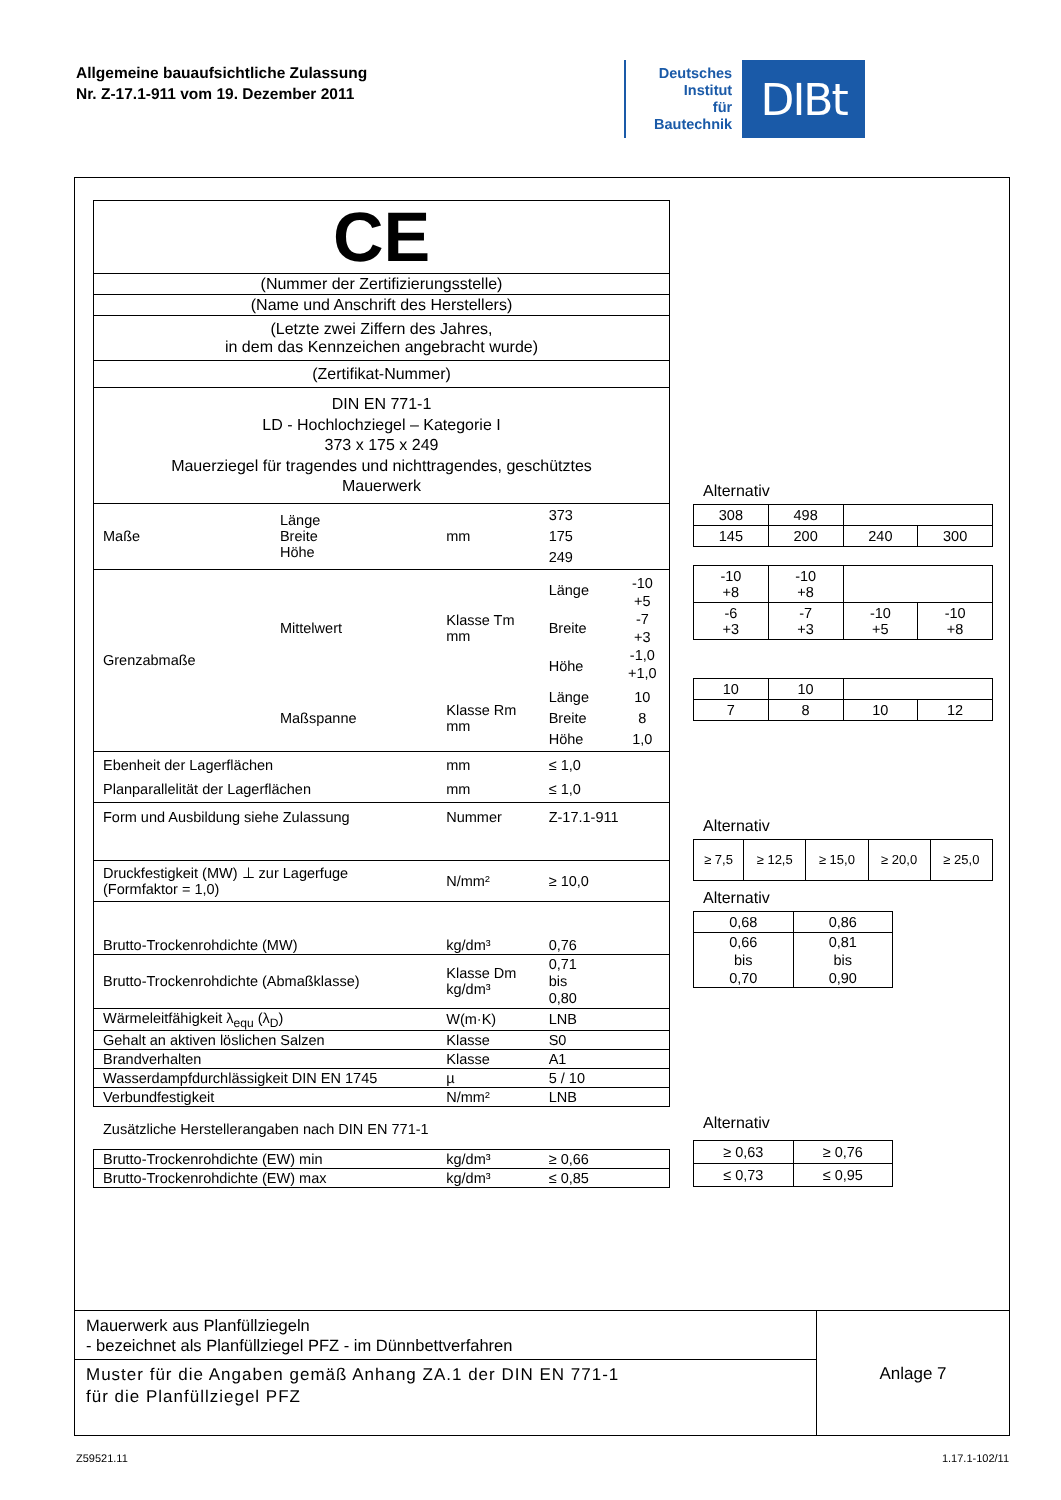Allgemeine bauaufsichtliche Zulassung
Nr. Z-17.1-911 vom 19. Dezember 2011
Deutsches
Institut
für
Bautechnik
DIBt
| CE | | | | |
| (Nummer der Zertifizierungsstelle) | | | | |
| (Name und Anschrift des Herstellers) | | | | |
| (Letzte zwei Ziffern des Jahres, in dem das Kennzeichen angebracht wurde) | | | | |
| (Zertifikat-Nummer) | | | | |
| DIN EN 771-1 LD - Hochlochziegel – Kategorie I 373 x 175 x 249 Mauerziegel für tragendes und nichttragendes, geschütztes Mauerwerk | | | | |
| Maße | Länge Breite Höhe | mm | 373 175 249 | |
| Grenzabmaße | Mittelwert | Klasse Tm mm | Länge Breite Höhe | -10 +5 -7 +3 -1,0 +1,0 |
| | Maßspanne | Klasse Rm mm | Länge Breite Höhe | 10 8 1,0 |
| Ebenheit der Lagerflächen Planparallelität der Lagerflächen | | mm mm | ≤ 1,0 ≤ 1,0 | |
| Form und Ausbildung siehe Zulassung | | Nummer | Z-17.1-911 | |
| Druckfestigkeit (MW) ⊥ zur Lagerfuge (Formfaktor = 1,0) | | N/mm² | ≥ 10,0 | |
| Brutto-Trockenrohdichte (MW) | | kg/dm³ | 0,76 | |
| Brutto-Trockenrohdichte (Abmaßklasse) | | Klasse Dm kg/dm³ | 0,71 bis 0,80 | |
| Wärmeleitfähigkeit λ<sub>equ</sub> (λ<sub>D</sub>) | | W(m·K) | LNB | |
| Gehalt an aktiven löslichen Salzen | | Klasse | S0 | |
| Brandverhalten | | Klasse | A1 | |
| Wasserdampfdurchlässigkeit DIN EN 1745 | | µ | 5 / 10 | |
| Verbundfestigkeit | | N/mm² | LNB | |
Zusätzliche Herstellerangaben nach DIN EN 771-1
| Brutto-Trockenrohdichte (EW) min | kg/dm³ | ≥ 0,66 |
| Brutto-Trockenrohdichte (EW) max | kg/dm³ | ≤ 0,85 |
Alternativ
| 308 | 498 | | |
| 145 | 200 | 240 | 300 |
| -10 +8 | -10 +8 | | |
| -6 +3 | -7 +3 | -10 +5 | -10 +8 |
| 10 | 10 | | |
| 7 | 8 | 10 | 12 |
Alternativ
| ≥ 7,5 | ≥ 12,5 | ≥ 15,0 | ≥ 20,0 | ≥ 25,0 |
Alternativ
| 0,68 | 0,86 |
| 0,66 bis 0,70 | 0,81 bis 0,90 |
Alternativ
| ≥ 0,63 | ≥ 0,76 |
| ≤ 0,73 | ≤ 0,95 |
Mauerwerk aus Planfüllziegeln
- bezeichnet als Planfüllziegel PFZ - im Dünnbettverfahren
Muster für die Angaben gemäß Anhang ZA.1 der DIN EN 771-1
für die Planfüllziegel PFZ
Anlage 7
Z59521.11 1.17.1-102/11